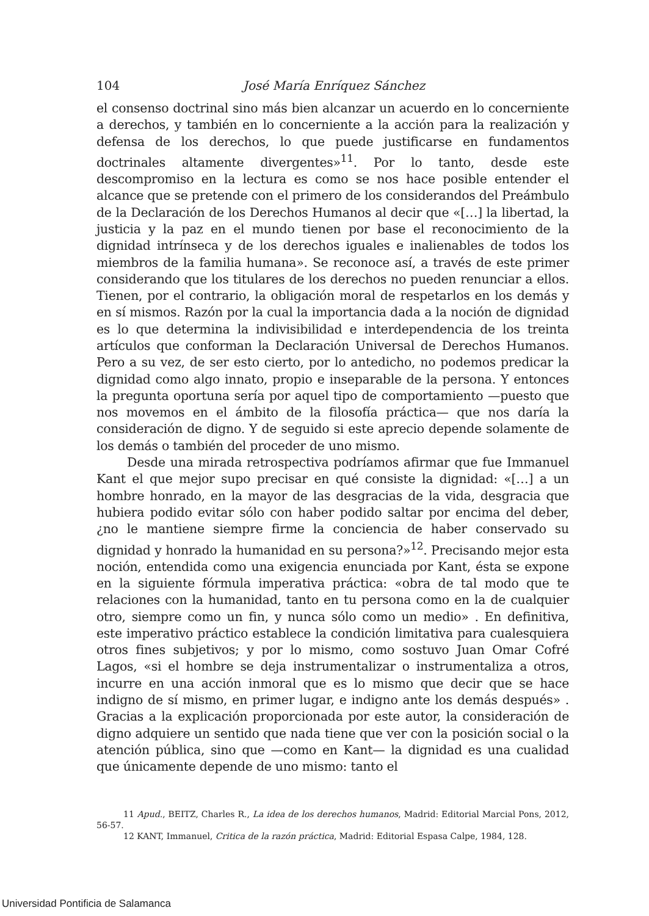104 José María Enríquez Sánchez
el consenso doctrinal sino más bien alcanzar un acuerdo en lo concerniente a derechos, y también en lo concerniente a la acción para la realización y defensa de los derechos, lo que puede justificarse en fundamentos doctrinales altamente divergentes»<sup>11</sup>. Por lo tanto, desde este descompromiso en la lectura es como se nos hace posible entender el alcance que se pretende con el primero de los considerandos del Preámbulo de la Declaración de los Derechos Humanos al decir que «[…] la libertad, la justicia y la paz en el mundo tienen por base el reconocimiento de la dignidad intrínseca y de los derechos iguales e inalienables de todos los miembros de la familia humana». Se reconoce así, a través de este primer considerando que los titulares de los derechos no pueden renunciar a ellos. Tienen, por el contrario, la obligación moral de respetarlos en los demás y en sí mismos. Razón por la cual la importancia dada a la noción de dignidad es lo que determina la indivisibilidad e interdependencia de los treinta artículos que conforman la Declaración Universal de Derechos Humanos. Pero a su vez, de ser esto cierto, por lo antedicho, no podemos predicar la dignidad como algo innato, propio e inseparable de la persona. Y entonces la pregunta oportuna sería por aquel tipo de comportamiento —puesto que nos movemos en el ámbito de la filosofía práctica— que nos daría la consideración de digno. Y de seguido si este aprecio depende solamente de los demás o también del proceder de uno mismo.
Desde una mirada retrospectiva podríamos afirmar que fue Immanuel Kant el que mejor supo precisar en qué consiste la dignidad: «[…] a un hombre honrado, en la mayor de las desgracias de la vida, desgracia que hubiera podido evitar sólo con haber podido saltar por encima del deber, ¿no le mantiene siempre firme la conciencia de haber conservado su dignidad y honrado la humanidad en su persona?»<sup>12</sup>. Precisando mejor esta noción, entendida como una exigencia enunciada por Kant, ésta se expone en la siguiente fórmula imperativa práctica: «obra de tal modo que te relaciones con la humanidad, tanto en tu persona como en la de cualquier otro, siempre como un fin, y nunca sólo como un medio» . En definitiva, este imperativo práctico establece la condición limitativa para cualesquiera otros fines subjetivos; y por lo mismo, como sostuvo Juan Omar Cofré Lagos, «si el hombre se deja instrumentalizar o instrumentaliza a otros, incurre en una acción inmoral que es lo mismo que decir que se hace indigno de sí mismo, en primer lugar, e indigno ante los demás después» . Gracias a la explicación proporcionada por este autor, la consideración de digno adquiere un sentido que nada tiene que ver con la posición social o la atención pública, sino que —como en Kant— la dignidad es una cualidad que únicamente depende de uno mismo: tanto el
11 Apud., BEITZ, Charles R., La idea de los derechos humanos, Madrid: Editorial Marcial Pons, 2012, 56-57.
12 KANT, Immanuel, Critica de la razón práctica, Madrid: Editorial Espasa Calpe, 1984, 128.
Universidad Pontificia de Salamanca